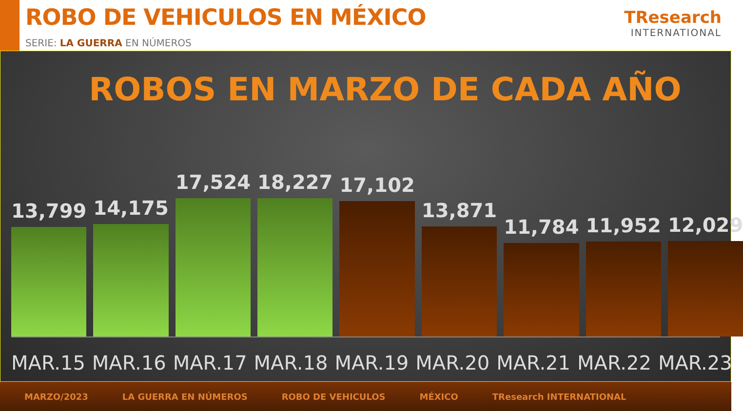ROBO DE VEHICULOS EN MÉXICO
SERIE: LA GUERRA EN NÚMEROS
TResearch
INTERNATIONAL
ROBOS EN MARZO DE CADA AÑO
13,799
14,175
17,524
18,227
17,102
13,871
11,784
11,952
12,029
MAR.15 MAR.16 MAR.17 MAR.18 MAR.19 MAR.20 MAR.21 MAR.22 MAR.23
MARZO/2023 LA GUERRA EN NÚMEROS ROBO DE VEHICULOS MÉXICO TResearch INTERNATIONAL